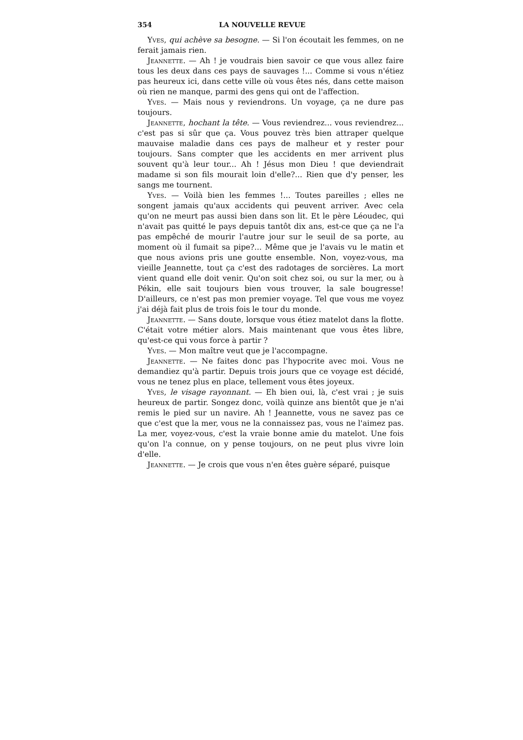354 LA NOUVELLE REVUE
Yves, qui achève sa besogne. — Si l'on écoutait les femmes, on ne ferait jamais rien.
Jeannette. — Ah ! je voudrais bien savoir ce que vous allez faire tous les deux dans ces pays de sauvages !... Comme si vous n'étiez pas heureux ici, dans cette ville où vous êtes nés, dans cette maison où rien ne manque, parmi des gens qui ont de l'affection.
Yves. — Mais nous y reviendrons. Un voyage, ça ne dure pas toujours.
Jeannette, hochant la tête. — Vous reviendrez... vous reviendrez... c'est pas si sûr que ça. Vous pouvez très bien attraper quelque mauvaise maladie dans ces pays de malheur et y rester pour toujours. Sans compter que les accidents en mer arrivent plus souvent qu'à leur tour... Ah ! Jésus mon Dieu ! que deviendrait madame si son fils mourait loin d'elle?... Rien que d'y penser, les sangs me tournent.
Yves. — Voilà bien les femmes !... Toutes pareilles ; elles ne songent jamais qu'aux accidents qui peuvent arriver. Avec cela qu'on ne meurt pas aussi bien dans son lit. Et le père Léoudec, qui n'avait pas quitté le pays depuis tantôt dix ans, est-ce que ça ne l'a pas empêché de mourir l'autre jour sur le seuil de sa porte, au moment où il fumait sa pipe?... Même que je l'avais vu le matin et que nous avions pris une goutte ensemble. Non, voyez-vous, ma vieille Jeannette, tout ça c'est des radotages de sorcières. La mort vient quand elle doit venir. Qu'on soit chez soi, ou sur la mer, ou à Pékin, elle sait toujours bien vous trouver, la sale bougresse! D'ailleurs, ce n'est pas mon premier voyage. Tel que vous me voyez j'ai déjà fait plus de trois fois le tour du monde.
Jeannette. — Sans doute, lorsque vous étiez matelot dans la flotte. C'était votre métier alors. Mais maintenant que vous êtes libre, qu'est-ce qui vous force à partir ?
Yves. — Mon maître veut que je l'accompagne.
Jeannette. — Ne faites donc pas l'hypocrite avec moi. Vous ne demandiez qu'à partir. Depuis trois jours que ce voyage est décidé, vous ne tenez plus en place, tellement vous êtes joyeux.
Yves, le visage rayonnant. — Eh bien oui, là, c'est vrai ; je suis heureux de partir. Songez donc, voilà quinze ans bientôt que je n'ai remis le pied sur un navire. Ah ! Jeannette, vous ne savez pas ce que c'est que la mer, vous ne la connaissez pas, vous ne l'aimez pas. La mer, voyez-vous, c'est la vraie bonne amie du matelot. Une fois qu'on l'a connue, on y pense toujours, on ne peut plus vivre loin d'elle.
Jeannette. — Je crois que vous n'en êtes guère séparé, puisque